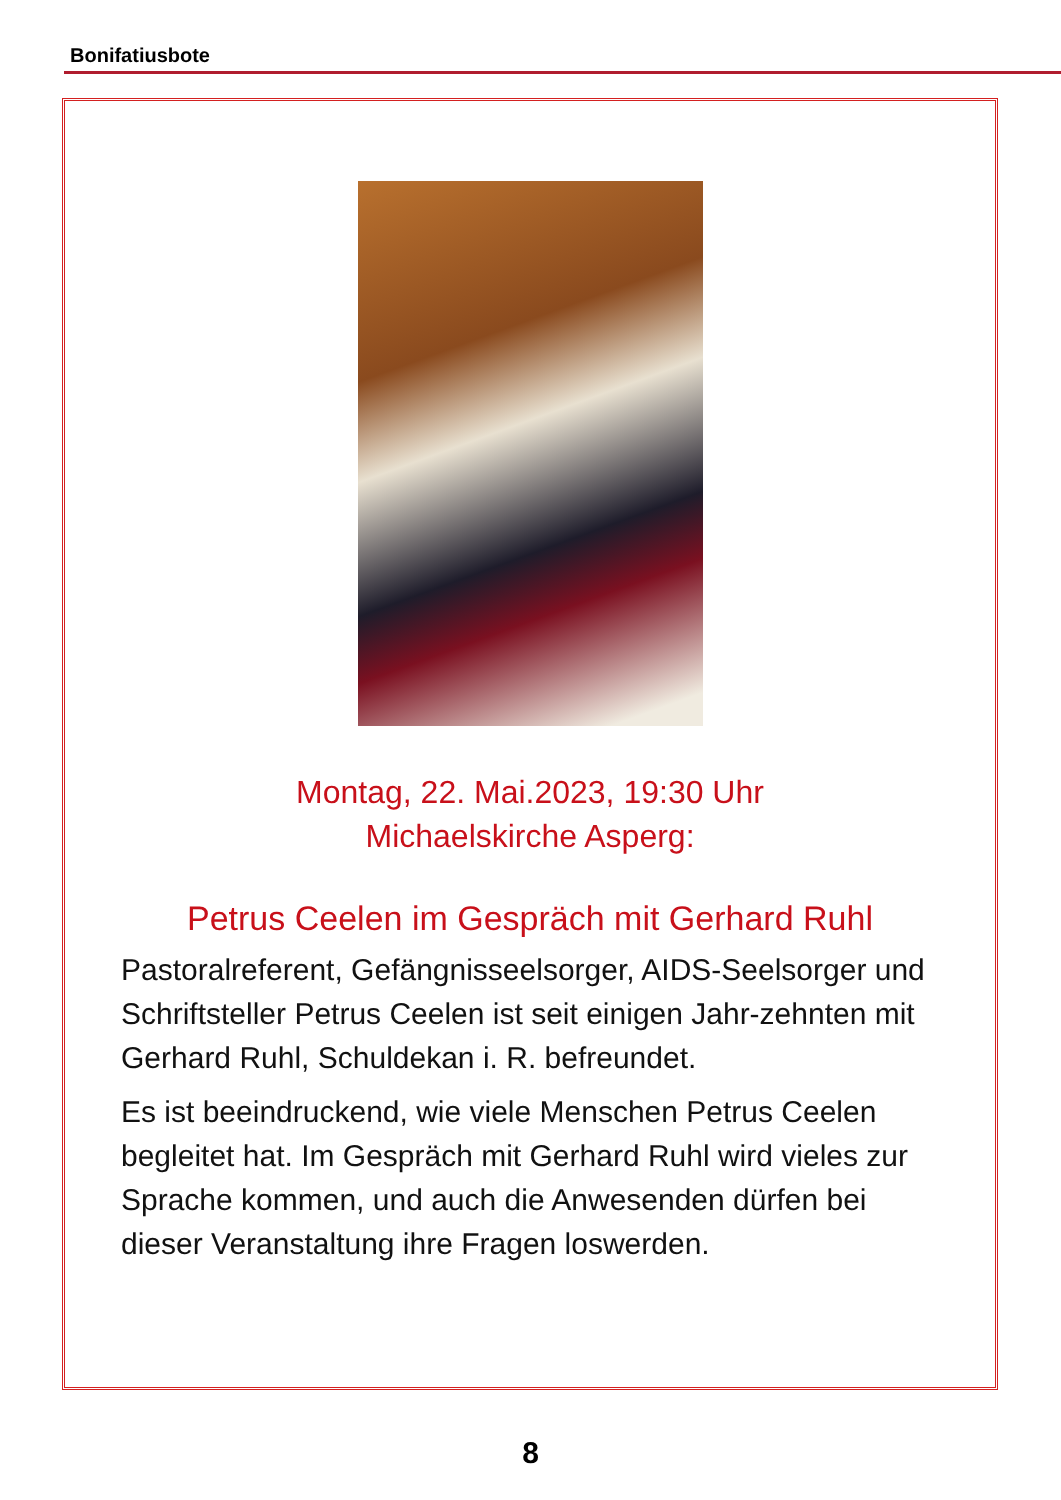Bonifatiusbote
Montag, 22. Mai.2023, 19:30 Uhr
Michaelskirche Asperg:
Petrus Ceelen im Gespräch mit Gerhard Ruhl
Pastoralreferent, Gefängnisseelsorger, AIDS-Seelsorger und Schriftsteller Petrus Ceelen ist seit einigen Jahr-zehnten mit Gerhard Ruhl, Schuldekan i. R. befreundet.
Es ist beeindruckend, wie viele Menschen Petrus Ceelen begleitet hat. Im Gespräch mit Gerhard Ruhl wird vieles zur Sprache kommen, und auch die Anwesenden dürfen bei dieser Veranstaltung ihre Fragen loswerden.
8